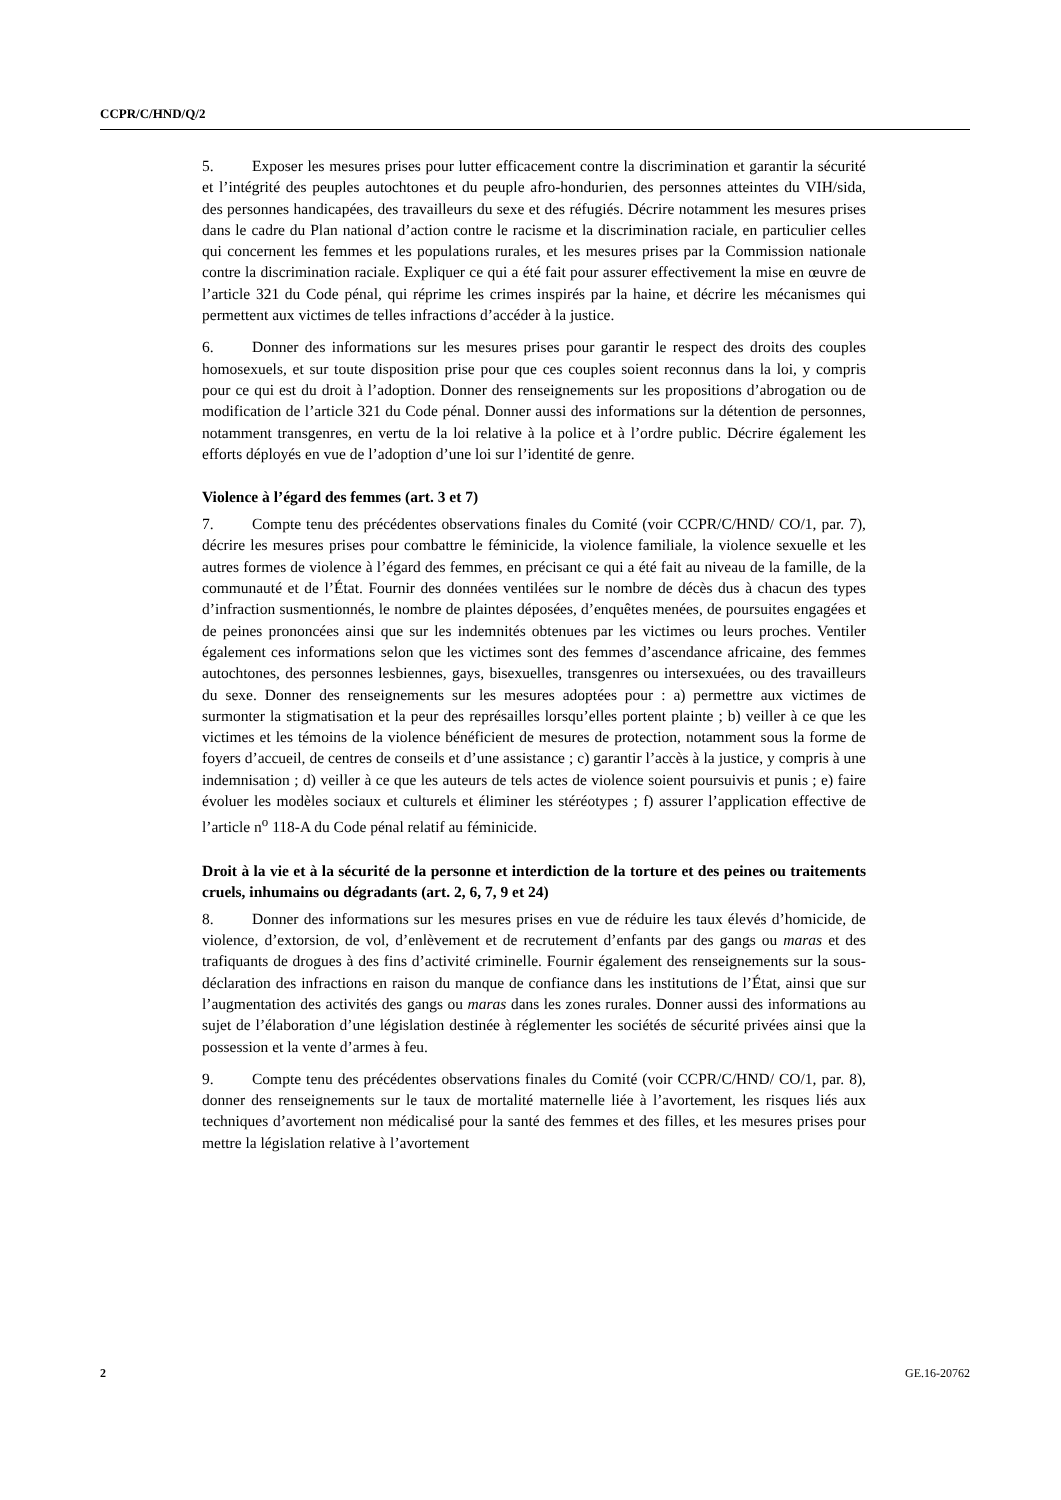CCPR/C/HND/Q/2
5. Exposer les mesures prises pour lutter efficacement contre la discrimination et garantir la sécurité et l’intégrité des peuples autochtones et du peuple afro-hondurien, des personnes atteintes du VIH/sida, des personnes handicapées, des travailleurs du sexe et des réfugiés. Décrire notamment les mesures prises dans le cadre du Plan national d’action contre le racisme et la discrimination raciale, en particulier celles qui concernent les femmes et les populations rurales, et les mesures prises par la Commission nationale contre la discrimination raciale. Expliquer ce qui a été fait pour assurer effectivement la mise en œuvre de l’article 321 du Code pénal, qui réprime les crimes inspirés par la haine, et décrire les mécanismes qui permettent aux victimes de telles infractions d’accéder à la justice.
6. Donner des informations sur les mesures prises pour garantir le respect des droits des couples homosexuels, et sur toute disposition prise pour que ces couples soient reconnus dans la loi, y compris pour ce qui est du droit à l’adoption. Donner des renseignements sur les propositions d’abrogation ou de modification de l’article 321 du Code pénal. Donner aussi des informations sur la détention de personnes, notamment transgenres, en vertu de la loi relative à la police et à l’ordre public. Décrire également les efforts déployés en vue de l’adoption d’une loi sur l’identité de genre.
Violence à l’égard des femmes (art. 3 et 7)
7. Compte tenu des précédentes observations finales du Comité (voir CCPR/C/HND/ CO/1, par. 7), décrire les mesures prises pour combattre le féminicide, la violence familiale, la violence sexuelle et les autres formes de violence à l’égard des femmes, en précisant ce qui a été fait au niveau de la famille, de la communauté et de l’État. Fournir des données ventilées sur le nombre de décès dus à chacun des types d’infraction susmentionnés, le nombre de plaintes déposées, d’enquêtes menées, de poursuites engagées et de peines prononcées ainsi que sur les indemnités obtenues par les victimes ou leurs proches. Ventiler également ces informations selon que les victimes sont des femmes d’ascendance africaine, des femmes autochtones, des personnes lesbiennes, gays, bisexuelles, transgenres ou intersexuées, ou des travailleurs du sexe. Donner des renseignements sur les mesures adoptées pour : a) permettre aux victimes de surmonter la stigmatisation et la peur des représailles lorsqu’elles portent plainte ; b) veiller à ce que les victimes et les témoins de la violence bénéficient de mesures de protection, notamment sous la forme de foyers d’accueil, de centres de conseils et d’une assistance ; c) garantir l’accès à la justice, y compris à une indemnisation ; d) veiller à ce que les auteurs de tels actes de violence soient poursuivis et punis ; e) faire évoluer les modèles sociaux et culturels et éliminer les stéréotypes ; f) assurer l’application effective de l’article n<sup>o</sup> 118-A du Code pénal relatif au féminicide.
Droit à la vie et à la sécurité de la personne et interdiction de la torture et des peines ou traitements cruels, inhumains ou dégradants (art. 2, 6, 7, 9 et 24)
8. Donner des informations sur les mesures prises en vue de réduire les taux élevés d’homicide, de violence, d’extorsion, de vol, d’enlèvement et de recrutement d’enfants par des gangs ou maras et des trafiquants de drogues à des fins d’activité criminelle. Fournir également des renseignements sur la sous-déclaration des infractions en raison du manque de confiance dans les institutions de l’État, ainsi que sur l’augmentation des activités des gangs ou maras dans les zones rurales. Donner aussi des informations au sujet de l’élaboration d’une législation destinée à réglementer les sociétés de sécurité privées ainsi que la possession et la vente d’armes à feu.
9. Compte tenu des précédentes observations finales du Comité (voir CCPR/C/HND/ CO/1, par. 8), donner des renseignements sur le taux de mortalité maternelle liée à l’avortement, les risques liés aux techniques d’avortement non médicalisé pour la santé des femmes et des filles, et les mesures prises pour mettre la législation relative à l’avortement
2 GE.16-20762